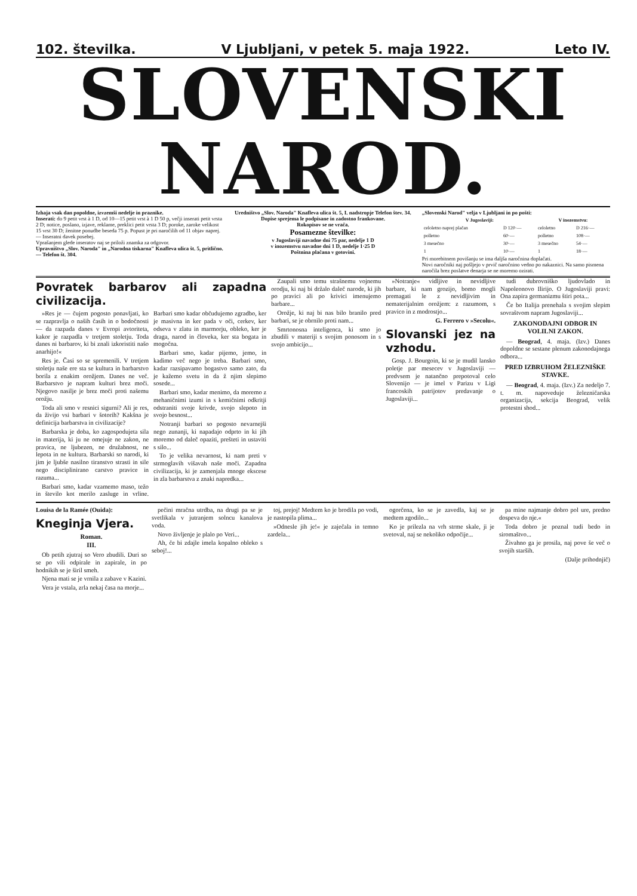102. številka. V Ljubljani, v petek 5. maja 1922. Leto IV.
SLOVENSKI NAROD.
Izhaja vsak dan popoldne, izvzemši nedelje in praznike.
Inserati: do 9 petit vrst à 1 D, od 10—15 petit vrst à 1 D 50 p, večji inserati petit vrsta 2 D; notice, poslano, izjave, reklame, preklici petit vrsta 3 D; poroke, zaroke velikost 15 vrst 30 D; ženitne ponudbe beseda 75 p. Popust je pri naročilih od 11 objav naprej. — Inseratni davek posebej.
Vprašanjem glede inseratov naj se priloži znamka za odgovor.
Upravništvo „Slov. Naroda" in „Narodna tiskarna" Knafleva ulica št. 5, pritlično. — Telefon št. 304.
Uredništvo „Slov. Naroda" Knafleva ulica št. 5, I. nadstropje Telefon štev. 34.
Dopise sprejema le podpisane in zadostno frankovane.
Rokopisov se ne vrača.
Posamezne številke:
v Jugoslaviji navadne dni 75 par, nedelje 1 D
v inozemstvu navadne dni 1 D, nedelje 1·25 D
Poštnina plačana v gotovini.
„Slovenski Narod" velja v Ljubljani in po pošti:
| V Jugoslaviji: | | V inozemstvu: | |
| --- | --- | --- | --- |
| celoletno naprej plačan | D 120·— | celoletno | D 216·— |
| polletno | 60·— | polletno | 108·— |
| 3 mesečno | 30·— | 3 mesečno | 54·— |
| 1 | 10·— | 1 | 18·— |
Pri morebitnem povišanju se ima daljša naročnina doplačati.
Novi naročniki naj pošljejo v prvič naročnino vedno po nakaznici. Na samo pismena naročila brez poslatve denarja se ne moremo ozirati.
Povratek barbarov ali zapadna civilizacija.
»Res je — čujem pogosto ponavljati, ko se razpravlja o naših časih in o bodočnosti — da razpada danes v Evropi avtoriteta, kakor je razpadla v tretjem stoletju. Toda danes ni barbarov, ki bi znali izkoristiti našo anarhijo!«
Res je. Časi so se spremenili. V tretjem stoletju naše ere sta se kultura in barbarstvo borila z enakim orožjem. Danes ne več. Barbarstvo je napram kulturi brez moči. Njegovo nasilje je brez moči proti našemu orožju.
Toda ali smo v resnici sigurni? Ali je res, da živijo vsi barbari v šotorih? Kakšna je definicija barbarstva in civilizacije?
Barbarska je doba, ko zagospodujeta sila in materija, ki ju ne omejuje ne zakon, ne pravica, ne ljubezen, ne družabnost, ne lepota in ne kultura. Barbarski so narodi, ki jim je ljubše nasilno tiranstvo strasti in sile nego disciplinirano carstvo pravice in razuma...
Barbari smo, kadar vzamemo maso, težo in število kot merilo zasluge in vrline. Barbari smo kadar občudujemo zgradbo, ker je masivna in ker pada v oči, cerkev, ker odseva v zlatu in marmorju, obleko, ker je draga, narod in človeka, ker sta bogata in mogočna.
Barbari smo, kadar pijemo, jemo, in kadimo več nego je treba. Barbari smo, kadar razsipavamo bogastvo samo zato, da je kažemo svetu in da ž njim slepimo sosede...
Barbari smo, kadar menimo, da moremo z mehaničnimi izumi in s kemičnimi odkritji odstraniti svoje krivde, svojo slepoto in svojo besnost...
Notranji barbari so pogosto nevarnejši nego zunanji, ki napadajo odprto in ki jih moremo od daleč opaziti, prešteti in ustaviti s silo...
To je velika nevarnost, ki nam preti v strmoglavih višavah naše moči. Zapadna civilizacija, ki je zamenjala mnoge ekscese in zla barbarstva z znaki napredka...
Zaupali smo temu strašnemu vojnemu orodju, ki naj bi držalo daleč narode, ki jih po pravici ali po krivici imenujemo barbare...
Orožje, ki naj bi nas bilo branilo pred barbari, se je obrnilo proti nam...
Smrtonosna inteligenca, ki smo jo zbudili v materiji s svojim ponosom in s svojo ambicijo...
»Notranje« vidljive in nevidljive barbare, ki nam grozijo, bomo mogli premagati le z nevidljivim in nematerijalnim orožjem: z razumom, s pravico in z modrostjo...
G. Ferrero v »Secolu«.
Slovanski jez na vzhodu.
Gosp. J. Bourgoin, ki se je mudil lansko poletje par mesecev v Jugoslaviji — predvsem je natančno prepotoval celo Slovenijo — je imel v Parizu v Ligi francoskih patrijotov predavanje o Jugoslaviji...
tudi dubrovniško ljudovlado in Napoleonovo Ilirijo. O Jugoslaviji pravi: Ona zapira germanizmu štiri pota...
Če bo Italija prenehala s svojim slepim sovraštvom napram Jugoslaviji...
ZAKONODAJNI ODBOR IN VOLILNI ZAKON.
— Beograd, 4. maja. (Izv.) Danes dopoldne se sestane plenum zakonodajnega odbora...
PRED IZBRUHOM ŽELEZNIŠKE STAVKE.
— Beograd, 4. maja. (Izv.) Za nedeljo 7. t. m. napoveduje železničarska organizacija, sekcija Beograd, velik protestni shod...
Louisa de la Ramée (Ouida):
Kneginja Vjera.
Roman.
III.
Ob petih zjutraj so Vero zbudili. Duri so se po vili odpirale in zapirale, in po hodnikih se je širil smeh.
Njena mati se je vrnila z zabave v Kazini.
Vera je vstala, zrla nekaj časa na morje...
pečini mračna utrdba, na drugi pa se je svetlikala v jutranjem solncu kanalova voda.
Novo življenje je plalo po Veri...
Ah, če bi zdajle imela kopalno obleko s seboj!...
toj, prejoj! Medtem ko je brodila po vodi, je nastopila plima...
»Odnesle jih je!« je zaječala in temno zardela...
ogorčena, ko se je zavedla, kaj se je medtem zgodilo...
Ko je prilezla na vrh strme skale, ji je svetoval, naj se nekoliko odpočije...
pa mine najmanje dobro pol ure, predno dospeva do nje.«
Toda dobro je poznal tudi bedo in siromaštvo...
Živahno ga je prosila, naj pove še več o svojih starših.
(Dalje prihodnjič)